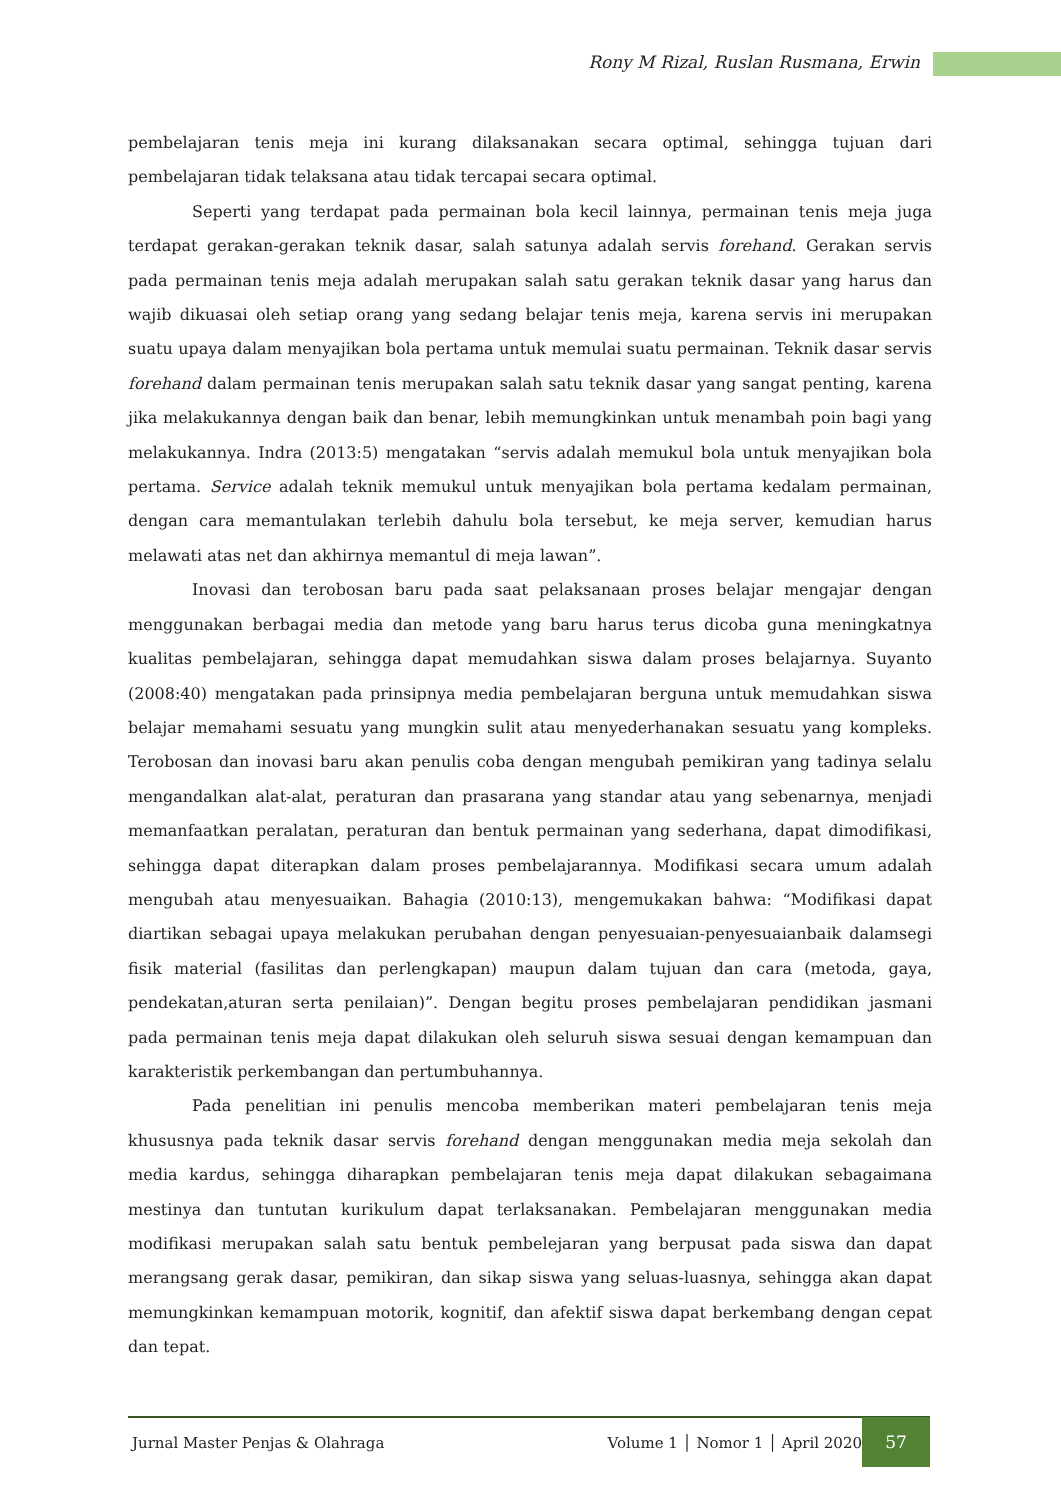Rony M Rizal, Ruslan Rusmana, Erwin
pembelajaran tenis meja ini kurang dilaksanakan secara optimal, sehingga tujuan dari pembelajaran tidak telaksana atau tidak tercapai secara optimal.
Seperti yang terdapat pada permainan bola kecil lainnya, permainan tenis meja juga terdapat gerakan-gerakan teknik dasar, salah satunya adalah servis forehand. Gerakan servis pada permainan tenis meja adalah merupakan salah satu gerakan teknik dasar yang harus dan wajib dikuasai oleh setiap orang yang sedang belajar tenis meja, karena servis ini merupakan suatu upaya dalam menyajikan bola pertama untuk memulai suatu permainan. Teknik dasar servis forehand dalam permainan tenis merupakan salah satu teknik dasar yang sangat penting, karena jika melakukannya dengan baik dan benar, lebih memungkinkan untuk menambah poin bagi yang melakukannya. Indra (2013:5) mengatakan “servis adalah memukul bola untuk menyajikan bola pertama. Service adalah teknik memukul untuk menyajikan bola pertama kedalam permainan, dengan cara memantulakan terlebih dahulu bola tersebut, ke meja server, kemudian harus melawati atas net dan akhirnya memantul di meja lawan”.
Inovasi dan terobosan baru pada saat pelaksanaan proses belajar mengajar dengan menggunakan berbagai media dan metode yang baru harus terus dicoba guna meningkatnya kualitas pembelajaran, sehingga dapat memudahkan siswa dalam proses belajarnya. Suyanto (2008:40) mengatakan pada prinsipnya media pembelajaran berguna untuk memudahkan siswa belajar memahami sesuatu yang mungkin sulit atau menyederhanakan sesuatu yang kompleks. Terobosan dan inovasi baru akan penulis coba dengan mengubah pemikiran yang tadinya selalu mengandalkan alat-alat, peraturan dan prasarana yang standar atau yang sebenarnya, menjadi memanfaatkan peralatan, peraturan dan bentuk permainan yang sederhana, dapat dimodifikasi, sehingga dapat diterapkan dalam proses pembelajarannya. Modifikasi secara umum adalah mengubah atau menyesuaikan. Bahagia (2010:13), mengemukakan bahwa: “Modifikasi dapat diartikan sebagai upaya melakukan perubahan dengan penyesuaian-penyesuaianbaik dalamsegi fisik material (fasilitas dan perlengkapan) maupun dalam tujuan dan cara (metoda, gaya, pendekatan,aturan serta penilaian)”. Dengan begitu proses pembelajaran pendidikan jasmani pada permainan tenis meja dapat dilakukan oleh seluruh siswa sesuai dengan kemampuan dan karakteristik perkembangan dan pertumbuhannya.
Pada penelitian ini penulis mencoba memberikan materi pembelajaran tenis meja khususnya pada teknik dasar servis forehand dengan menggunakan media meja sekolah dan media kardus, sehingga diharapkan pembelajaran tenis meja dapat dilakukan sebagaimana mestinya dan tuntutan kurikulum dapat terlaksanakan. Pembelajaran menggunakan media modifikasi merupakan salah satu bentuk pembelejaran yang berpusat pada siswa dan dapat merangsang gerak dasar, pemikiran, dan sikap siswa yang seluas-luasnya, sehingga akan dapat memungkinkan kemampuan motorik, kognitif, dan afektif siswa dapat berkembang dengan cepat dan tepat.
Jurnal Master Penjas & Olahraga Volume 1 │ Nomor 1 │ April 2020
57